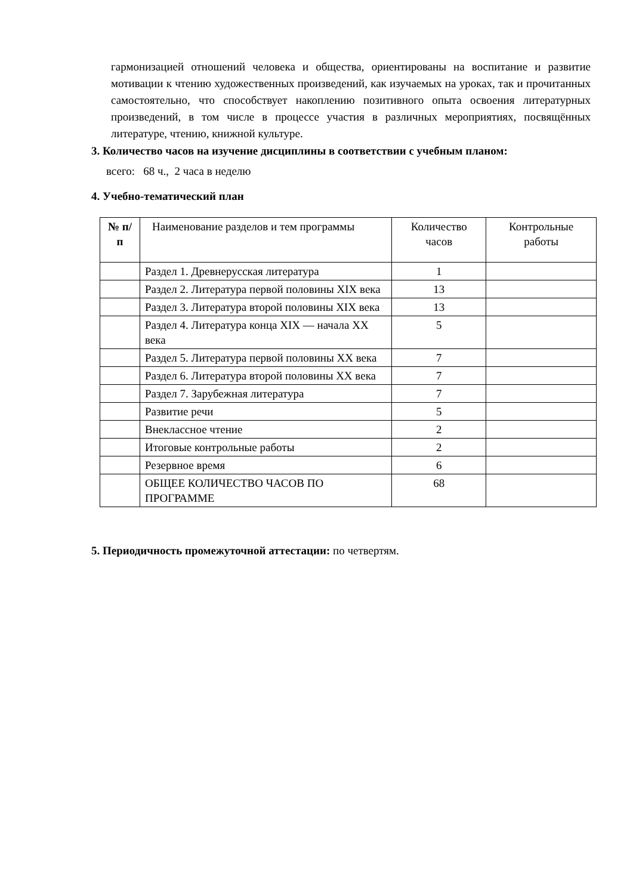гармонизацией отношений человека и общества, ориентированы на воспитание и развитие мотивации к чтению художественных произведений, как изучаемых на уроках, так и прочитанных самостоятельно, что способствует накоплению позитивного опыта освоения литературных произведений, в том числе в процессе участия в различных мероприятиях, посвящённых литературе, чтению, книжной культуре.
3. Количество часов на изучение дисциплины в соответствии с учебным планом:
всего: 68 ч., 2 часа в неделю
4. Учебно-тематический план
| № п/п | Наименование разделов и тем программы | Количество часов | Контрольные работы |
| --- | --- | --- | --- |
| | Раздел 1. Древнерусская литература | 1 | |
| | Раздел 2. Литература первой половины XIX века | 13 | |
| | Раздел 3. Литература второй половины XIX века | 13 | |
| | Раздел 4. Литература конца XIX — начала XX века | 5 | |
| | Раздел 5. Литература первой половины XX века | 7 | |
| | Раздел 6. Литература второй половины XX века | 7 | |
| | Раздел 7. Зарубежная литература | 7 | |
| | Развитие речи | 5 | |
| | Внеклассное чтение | 2 | |
| | Итоговые контрольные работы | 2 | |
| | Резервное время | 6 | |
| | ОБЩЕЕ КОЛИЧЕСТВО ЧАСОВ ПО ПРОГРАММЕ | 68 | |
5. Периодичность промежуточной аттестации: по четвертям.